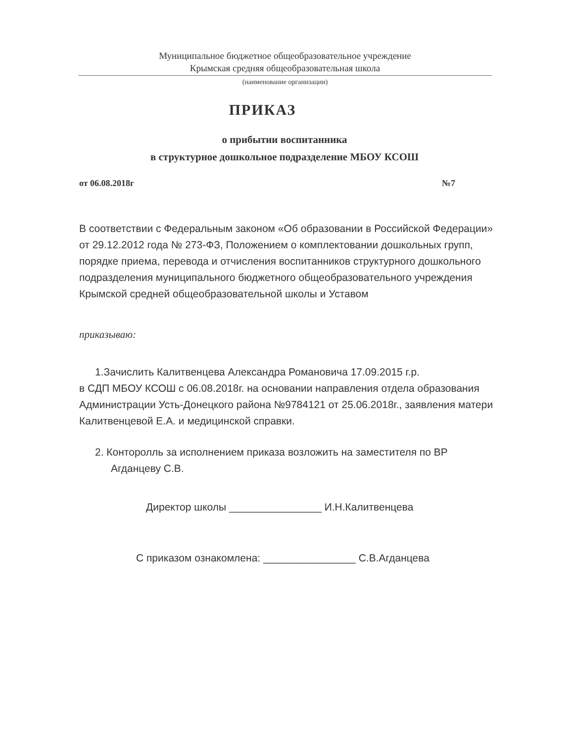Муниципальное бюджетное общеобразовательное учреждение
Крымская средняя общеобразовательная школа
(наименование организации)
ПРИКАЗ
о прибытии воспитанника
в структурное дошкольное подразделение МБОУ КСОШ
от 06.08.2018г №7
В соответствии с Федеральным законом «Об образовании в Российской Федерации» от 29.12.2012 года № 273-ФЗ, Положением о комплектовании дошкольных групп, порядке приема, перевода и отчисления воспитанников структурного дошкольного подразделения муниципального бюджетного общеобразовательного учреждения Крымской средней общеобразовательной школы и Уставом
приказываю:
1.Зачислить Калитвенцева Александра Романовича 17.09.2015 г.р.
в СДП МБОУ КСОШ с 06.08.2018г. на основании направления отдела образования Администрации Усть-Донецкого района №9784121 от 25.06.2018г., заявления матери Калитвенцевой Е.А. и медицинской справки.
2. Конторолль за исполнением приказа возложить на заместителя по ВР Агданцеву С.В.
Директор школы ________________ И.Н.Калитвенцева
С приказом ознакомлена: ________________ С.В.Агданцева